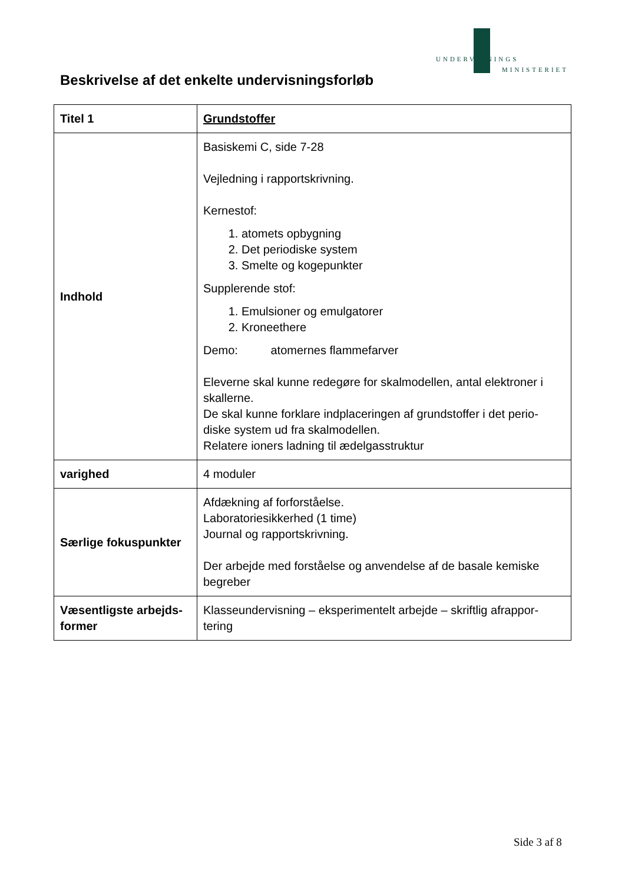UNDERVISNINGS
MINISTERIET
Beskrivelse af det enkelte undervisningsforløb
| Titel 1 | Grundstoffer |
| Indhold | Basiskemi C, side 7-28 Vejledning i rapportskrivning. Kernestof: 1. atomets opbygning 2. Det periodiske system 3. Smelte og kogepunkter Supplerende stof: 1. Emulsioner og emulgatorer 2. Kroneethere Demo: atomernes flammefarver Eleverne skal kunne redegøre for skalmodellen, antal elektroner i skallerne. De skal kunne forklare indplaceringen af grundstoffer i det perio-diske system ud fra skalmodellen. Relatere ioners ladning til ædelgasstruktur |
| varighed | 4 moduler |
| Særlige fokuspunkter | Afdækning af forforståelse. Laboratoriesikkerhed (1 time) Journal og rapportskrivning. Der arbejde med forståelse og anvendelse af de basale kemiske begreber |
| Væsentligste arbejds-former | Klasseundervisning – eksperimentelt arbejde – skriftlig afrappor-tering |
Side 3 af 8